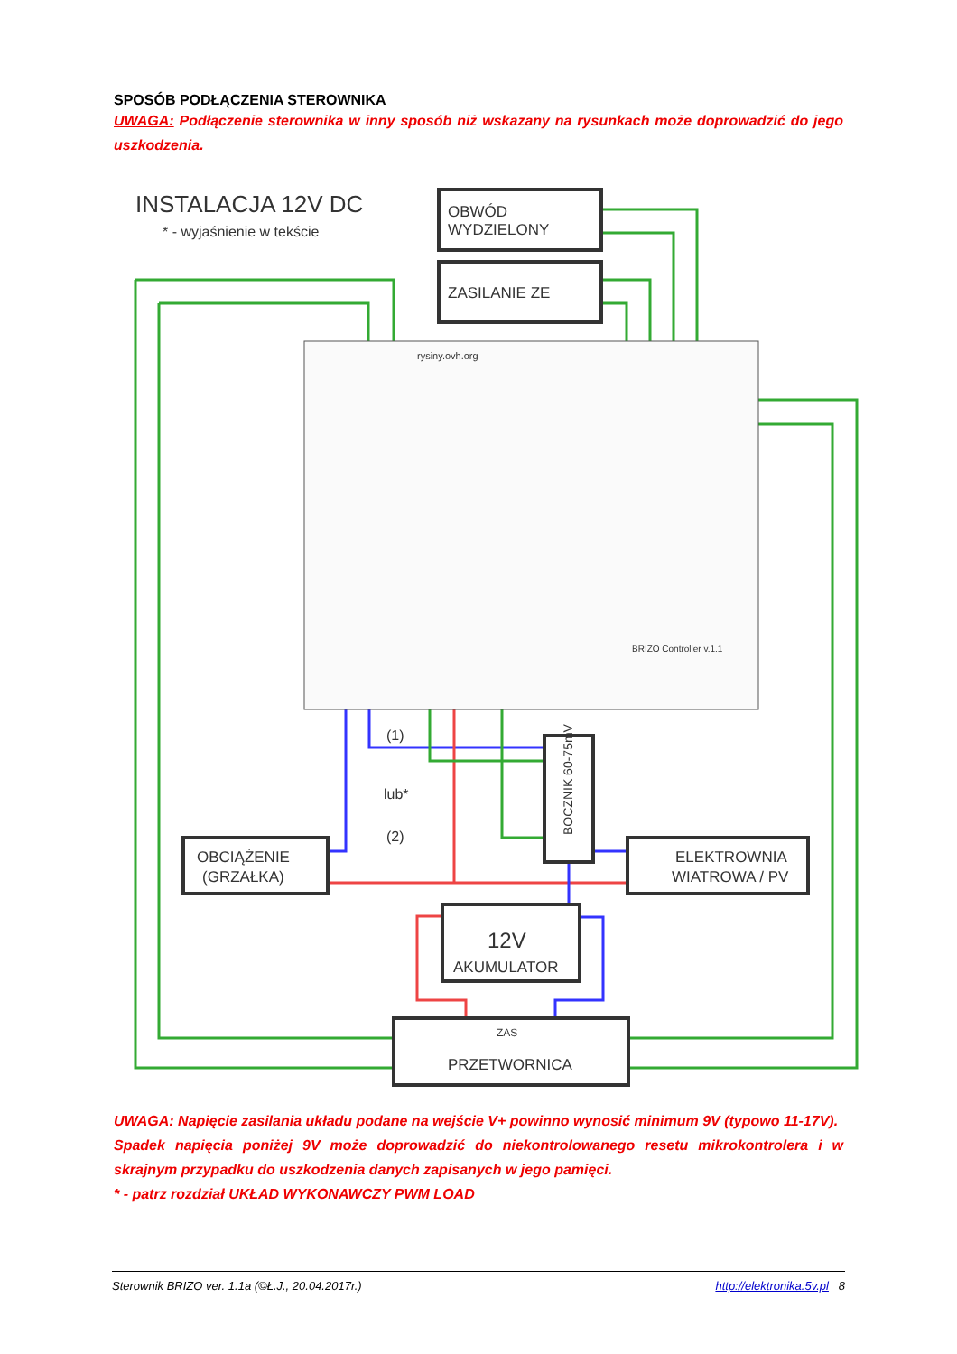SPOSÓB PODŁĄCZENIA STEROWNIKA
UWAGA: Podłączenie sterownika w inny sposób niż wskazany na rysunkach może doprowadzić do jego uszkodzenia.
INSTALACJA 12V DC
* - wyjaśnienie w tekście
OBWÓD
WYDZIELONY
ZASILANIE ZE
rysiny.ovh.org
BRIZO Controller v.1.1
(1)
lub*
(2)
OBCIĄŻENIE
(GRZAŁKA)
ELEKTROWNIA
WIATROWA / PV
12V
AKUMULATOR
ZAS
PRZETWORNICA
BOCZNIK 60-75mV
UWAGA: Napięcie zasilania układu podane na wejście V+ powinno wynosić minimum 9V (typowo 11-17V).
Spadek napięcia poniżej 9V może doprowadzić do niekontrolowanego resetu mikrokontrolera i w skrajnym przypadku do uszkodzenia danych zapisanych w jego pamięci.
* - patrz rozdział UKŁAD WYKONAWCZY PWM LOAD
Sterownik BRIZO ver. 1.1a (©Ł.J., 20.04.2017r.) http://elektronika.5v.pl 8